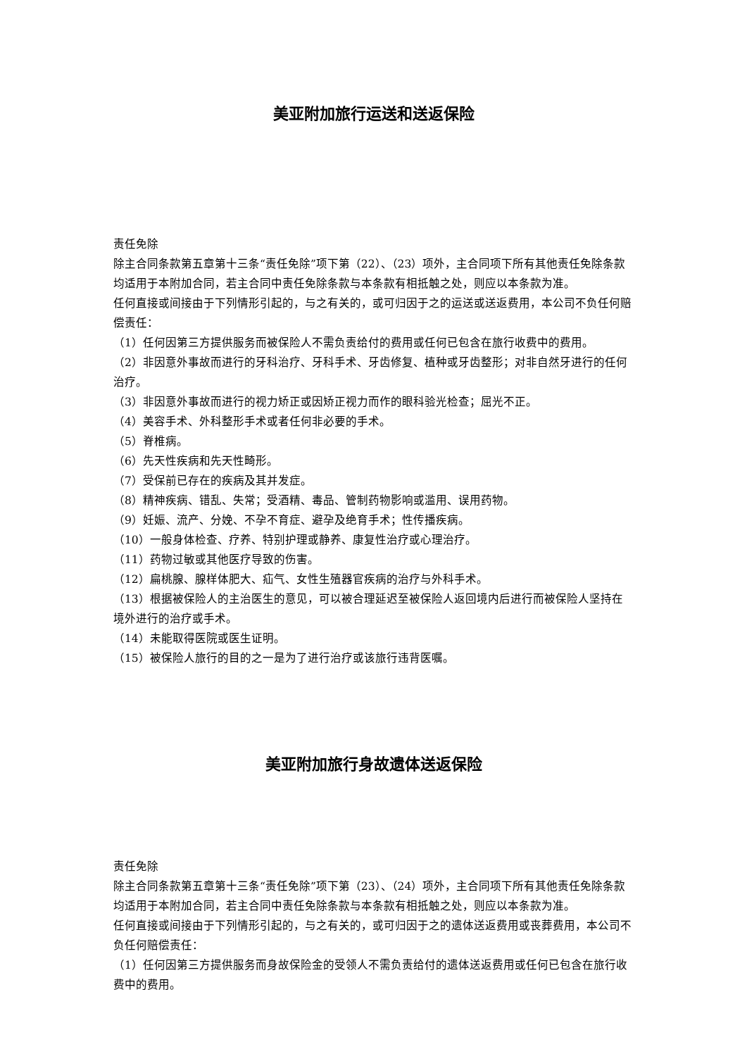美亚附加旅行运送和送返保险
责任免除
除主合同条款第五章第十三条“责任免除”项下第（22）、（23）项外，主合同项下所有其他责任免除条款均适用于本附加合同，若主合同中责任免除条款与本条款有相抵触之处，则应以本条款为准。
任何直接或间接由于下列情形引起的，与之有关的，或可归因于之的运送或送返费用，本公司不负任何赔偿责任：
（1）任何因第三方提供服务而被保险人不需负责给付的费用或任何已包含在旅行收费中的费用。
（2）非因意外事故而进行的牙科治疗、牙科手术、牙齿修复、植种或牙齿整形；对非自然牙进行的任何治疗。
（3）非因意外事故而进行的视力矫正或因矫正视力而作的眼科验光检查；屈光不正。
（4）美容手术、外科整形手术或者任何非必要的手术。
（5）脊椎病。
（6）先天性疾病和先天性畸形。
（7）受保前已存在的疾病及其并发症。
（8）精神疾病、错乱、失常；受酒精、毒品、管制药物影响或滥用、误用药物。
（9）妊娠、流产、分娩、不孕不育症、避孕及绝育手术；性传播疾病。
（10）一般身体检查、疗养、特别护理或静养、康复性治疗或心理治疗。
（11）药物过敏或其他医疗导致的伤害。
（12）扁桃腺、腺样体肥大、疝气、女性生殖器官疾病的治疗与外科手术。
（13）根据被保险人的主治医生的意见，可以被合理延迟至被保险人返回境内后进行而被保险人坚持在境外进行的治疗或手术。
（14）未能取得医院或医生证明。
（15）被保险人旅行的目的之一是为了进行治疗或该旅行违背医嘱。
美亚附加旅行身故遗体送返保险
责任免除
除主合同条款第五章第十三条“责任免除”项下第（23）、（24）项外，主合同项下所有其他责任免除条款均适用于本附加合同，若主合同中责任免除条款与本条款有相抵触之处，则应以本条款为准。
任何直接或间接由于下列情形引起的，与之有关的，或可归因于之的遗体送返费用或丧葬费用，本公司不负任何赔偿责任：
（1）任何因第三方提供服务而身故保险金的受领人不需负责给付的遗体送返费用或任何已包含在旅行收费中的费用。